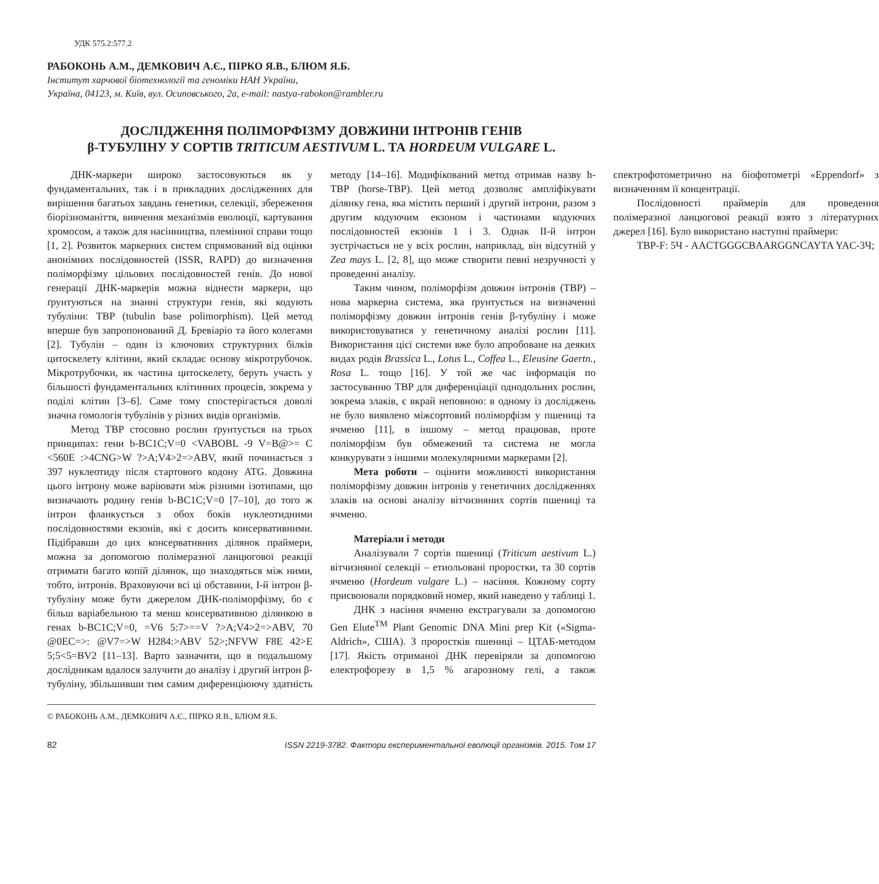УДК 575.2:577.2
РАБОКОНЬ А.М., ДЕМКОВИЧ А.Є., ПІРКО Я.В., БЛЮМ Я.Б.
Інститут харчової біотехнології та геноміки НАН України,
Україна, 04123, м. Київ, вул. Осиповського, 2а, e-mail: nastya-rabokon@rambler.ru
ДОСЛІДЖЕННЯ ПОЛІМОРФІЗМУ ДОВЖИНИ ІНТРОНІВ ГЕНІВ
β-ТУБУЛІНУ У СОРТІВ TRITICUM AESTIVUM L. ТА HORDEUM VULGARE L.
ДНК-маркери широко застосовуються як у фундаментальних, так і в прикладних дослідженнях для вирішення багатьох завдань генетики, селекції, збереження біорізноманіття, вивчення механізмів еволюції, картування хромосом, а також для насінництва, племінної справи тощо [1, 2]. Розвиток маркерних систем спрямований від оцінки анонімних послідовностей (ISSR, RAPD) до визначення поліморфізму цільових послідовностей генів. До нової генерації ДНК-маркерів можна віднести маркери, що ґрунтуються на знанні структури генів, які кодують тубуліни: TBP (tubulin base polimorphism). Цей метод вперше був запропонований Д. Бревіаріо та його колегами [2]. Тубулін – один із ключових структурних білків цитоскелету клітини, який складає основу мікротрубочок. Мікротрубочки, як частина цитоскелету, беруть участь у більшості фундаментальних клітинних процесів, зокрема у поділі клітин [3–6]. Саме тому спостерігається доволі значна гомологія тубулінів у різних видів організмів.
Метод TBP стосовно рослин ґрунтується на трьох принципах: гени b-BC1C;V=0 <VABOBL -9 V=B@>= C <560E :>4CNG>W ?>A;V4>2=>ABV, який починається з 397 нуклеотиду після стартового кодону ATG. Довжина цього інтрону може варіювати між різними ізотипами, що визначають родину генів b-BC1C;V=0 [7–10], до того ж інтрон фланкується з обох боків нуклеотидними послідовностями екзонів, які є досить консервативними. Підібравши до цих консервативних ділянок праймери, можна за допомогою полімеразної ланцюгової реакції отримати багато копій ділянок, що знаходяться між ними, тобто, інтронів. Враховуючи всі ці обставини, I-й інтрон β-тубуліну може бути джерелом ДНК-поліморфізму, бо є більш варіабельною та менш консервативною ділянкою в генах b-BC1C;V=0, =V6 5:7>==V ?>A;V4>2=>ABV, 70 @0EC=>: @V7=>W H284:>ABV 52>;NFVW F8E 42>E 5;5<5=BV2 [11–13]. Варто зазначити, що в подальшому дослідникам вдалося залучити до аналізу і другий інтрон β-тубуліну, збільшивши тим самим диференціюючу здатність методу [14–16]. Модифікований метод отримав назву h-TBP (horse-TBP). Цей метод дозволяє ампліфікувати ділянку гена, яка містить перший і другий інтрони, разом з другим кодуючим екзоном і частинами кодуючих послідовностей екзонів 1 і 3. Однак II-й інтрон зустрічається не у всіх рослин, наприклад, він відсутній у Zea mays L. [2, 8], що може створити певні незручності у проведенні аналізу.
Таким чином, поліморфізм довжин інтронів (TBP) – нова маркерна система, яка ґрунтується на визначенні поліморфізму довжин інтронів генів β-тубуліну і може використовуватися у генетичному аналізі рослин [11]. Використання цієї системи вже було апробоване на деяких видах родів Brassica L., Lotus L., Coffea L., Eleusine Gaertn., Rosa L. тощо [16]. У той же час інформація по застосуванню TBP для диференціації однодольних рослин, зокрема злаків, є вкрай неповною: в одному із досліджень не було виявлено міжсортовий поліморфізм у пшениці та ячменю [11], в іншому – метод працював, проте поліморфізм був обмежений та система не могла конкурувати з іншими молекулярними маркерами [2].
Мета роботи – оцінити можливості використання поліморфізму довжин інтронів у генетичних дослідженнях злаків на основі аналізу вітчизняних сортів пшениці та ячменю.
Матеріали і методи
Аналізували 7 сортів пшениці (Triticum aestivum L.) вітчизняної селекції – етиольовані проростки, та 30 сортів ячменю (Hordeum vulgare L.) – насіння. Кожному сорту присвоювали порядковий номер, який наведено у таблиці 1.
ДНК з насіння ячменю екстрагували за допомогою Gen Elute<sup>TM</sup> Plant Genomic DNA Mini prep Kit («Sigma-Aldrich», США). З проростків пшениці – ЦТАБ-методом [17]. Якість отриманої ДНК перевіряли за допомогою електрофорезу в 1,5 % агарозному гелі, а також спектрофотометрично на біофотометрі «Eppendorf» з визначенням її концентрації.
Послідовності праймерів для проведення полімеразної ланцюгової реакції взято з літературних джерел [16]. Було використано наступні праймери:
TBP-F: 5Ч - AACTGGGCBAARGGNCAYTA YAC-3Ч;
© РАБОКОНЬ А.М., ДЕМКОВИЧ А.Є., ПІРКО Я.В., БЛЮМ Я.Б.
82 ISSN 2219-3782. Фактори експериментальної еволюції організмів. 2015. Том 17